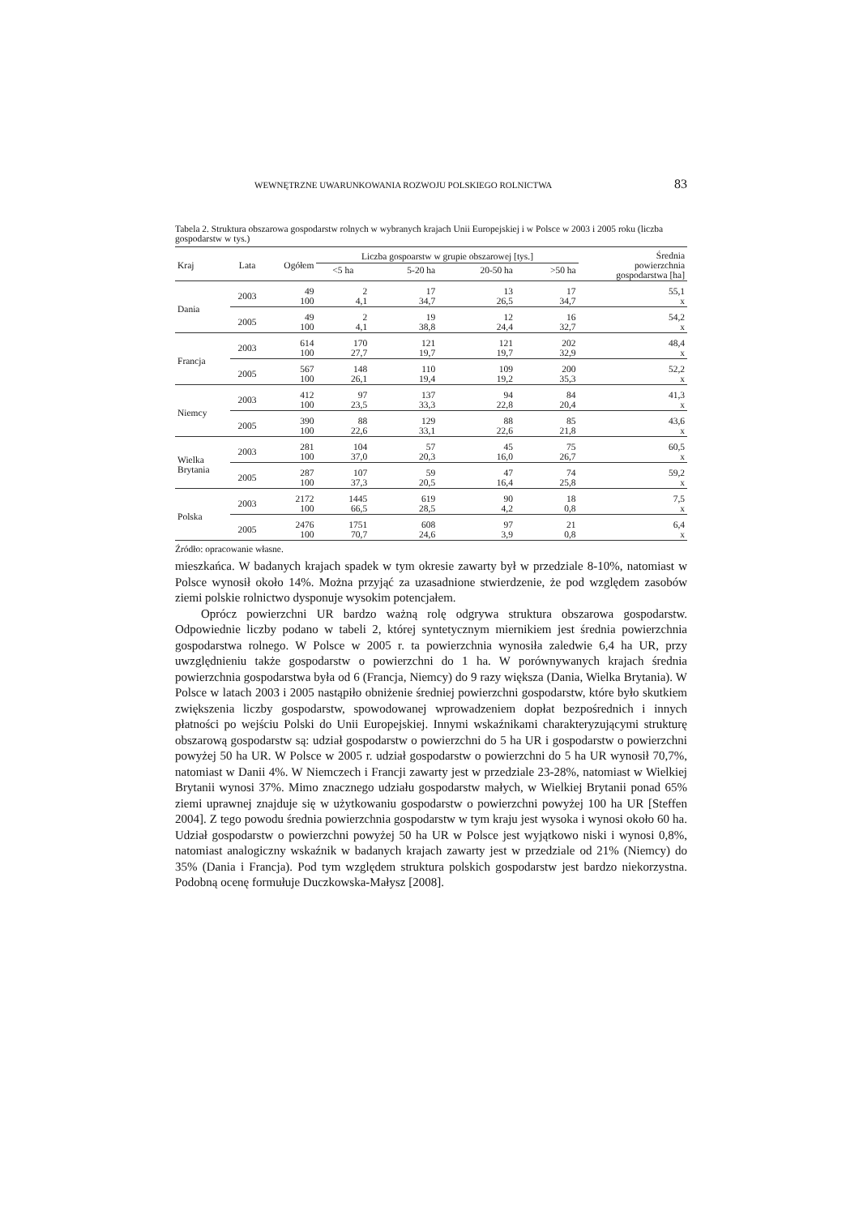WEWNĘTRZNE UWARUNKOWANIA ROZWOJU POLSKIEGO ROLNICTWA 83
Tabela 2. Struktura obszarowa gospodarstw rolnych w wybranych krajach Unii Europejskiej i w Polsce w 2003 i 2005 roku (liczba gospodarstw w tys.)
| Kraj | Lata | Ogółem | Liczba gospoarstw w grupie obszarowej [tys.] | | | | Średnia powierzchnia gospodarstwa [ha] |
| --- | --- | --- | --- | --- | --- | --- | --- |
| | | | <5 ha | 5-20 ha | 20-50 ha | >50 ha | |
| Dania | 2003 | 49 100 | 2 4,1 | 17 34,7 | 13 26,5 | 17 34,7 | 55,1 x |
| | 2005 | 49 100 | 2 4,1 | 19 38,8 | 12 24,4 | 16 32,7 | 54,2 x |
| Francja | 2003 | 614 100 | 170 27,7 | 121 19,7 | 121 19,7 | 202 32,9 | 48,4 x |
| | 2005 | 567 100 | 148 26,1 | 110 19,4 | 109 19,2 | 200 35,3 | 52,2 x |
| Niemcy | 2003 | 412 100 | 97 23,5 | 137 33,3 | 94 22,8 | 84 20,4 | 41,3 x |
| | 2005 | 390 100 | 88 22,6 | 129 33,1 | 88 22,6 | 85 21,8 | 43,6 x |
| Wielka Brytania | 2003 | 281 100 | 104 37,0 | 57 20,3 | 45 16,0 | 75 26,7 | 60,5 x |
| | 2005 | 287 100 | 107 37,3 | 59 20,5 | 47 16,4 | 74 25,8 | 59,2 x |
| Polska | 2003 | 2172 100 | 1445 66,5 | 619 28,5 | 90 4,2 | 18 0,8 | 7,5 x |
| | 2005 | 2476 100 | 1751 70,7 | 608 24,6 | 97 3,9 | 21 0,8 | 6,4 x |
Źródło: opracowanie własne.
mieszkańca. W badanych krajach spadek w tym okresie zawarty był w przedziale 8-10%, natomiast w Polsce wynosił około 14%. Można przyjąć za uzasadnione stwierdzenie, że pod względem zasobów ziemi polskie rolnictwo dysponuje wysokim potencjałem.
Oprócz powierzchni UR bardzo ważną rolę odgrywa struktura obszarowa gospodarstw. Odpowiednie liczby podano w tabeli 2, której syntetycznym miernikiem jest średnia powierzchnia gospodarstwa rolnego. W Polsce w 2005 r. ta powierzchnia wynosiła zaledwie 6,4 ha UR, przy uwzględnieniu także gospodarstw o powierzchni do 1 ha. W porównywanych krajach średnia powierzchnia gospodarstwa była od 6 (Francja, Niemcy) do 9 razy większa (Dania, Wielka Brytania). W Polsce w latach 2003 i 2005 nastąpiło obniżenie średniej powierzchni gospodarstw, które było skutkiem zwiększenia liczby gospodarstw, spowodowanej wprowadzeniem dopłat bezpośrednich i innych płatności po wejściu Polski do Unii Europejskiej. Innymi wskaźnikami charakteryzującymi strukturę obszarową gospodarstw są: udział gospodarstw o powierzchni do 5 ha UR i gospodarstw o powierzchni powyżej 50 ha UR. W Polsce w 2005 r. udział gospodarstw o powierzchni do 5 ha UR wynosił 70,7%, natomiast w Danii 4%. W Niemczech i Francji zawarty jest w przedziale 23-28%, natomiast w Wielkiej Brytanii wynosi 37%. Mimo znacznego udziału gospodarstw małych, w Wielkiej Brytanii ponad 65% ziemi uprawnej znajduje się w użytkowaniu gospodarstw o powierzchni powyżej 100 ha UR [Steffen 2004]. Z tego powodu średnia powierzchnia gospodarstw w tym kraju jest wysoka i wynosi około 60 ha. Udział gospodarstw o powierzchni powyżej 50 ha UR w Polsce jest wyjątkowo niski i wynosi 0,8%, natomiast analogiczny wskaźnik w badanych krajach zawarty jest w przedziale od 21% (Niemcy) do 35% (Dania i Francja). Pod tym względem struktura polskich gospodarstw jest bardzo niekorzystna. Podobną ocenę formułuje Duczkowska-Małysz [2008].